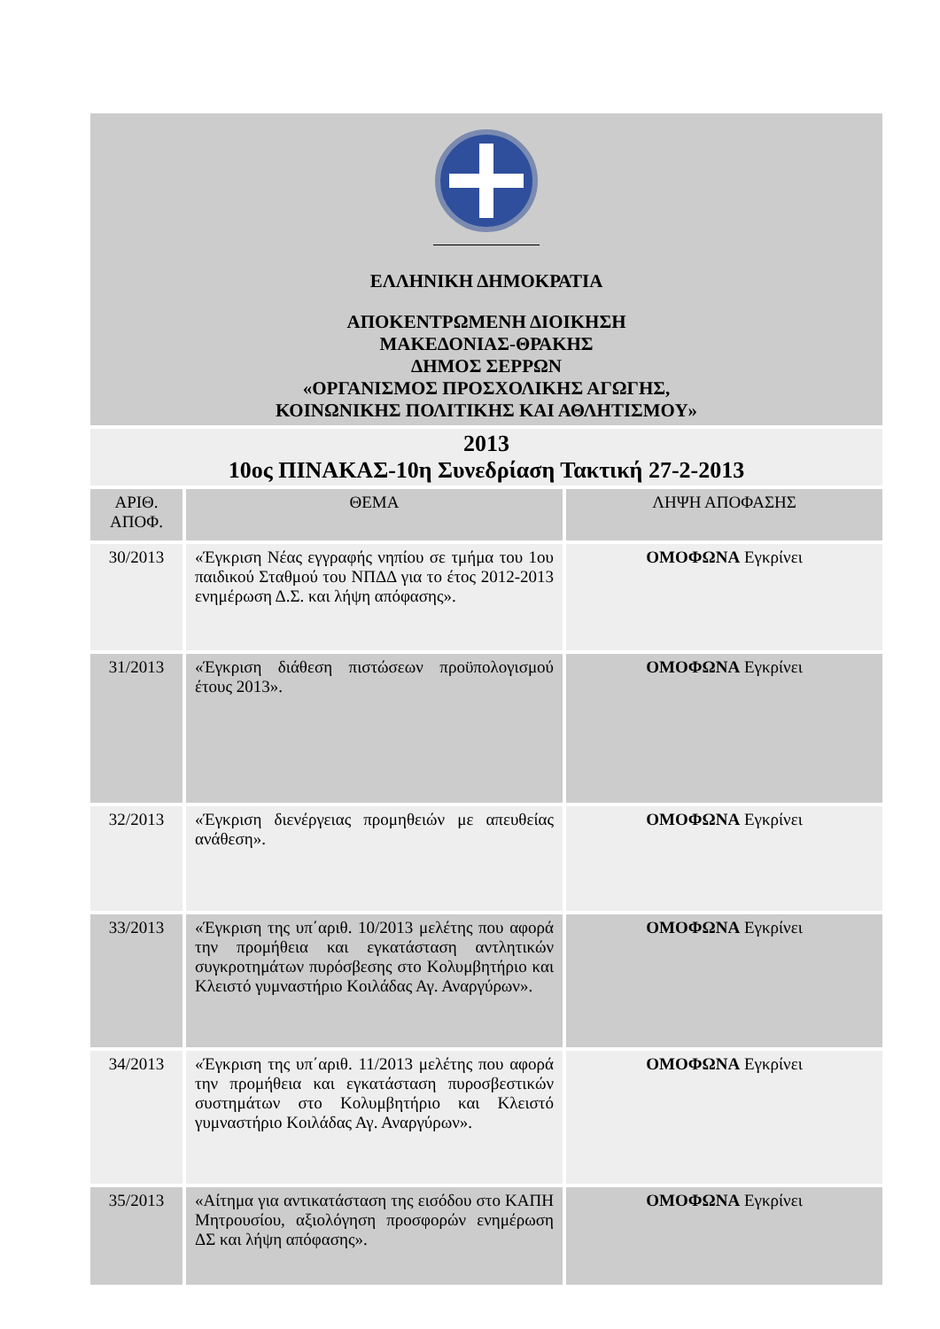ΕΛΛΗΝΙΚΗ ΔΗΜΟΚΡΑΤΙΑ
ΑΠΟΚΕΝΤΡΩΜΕΝΗ ΔΙΟΙΚΗΣΗ
ΜΑΚΕΔΟΝΙΑΣ-ΘΡΑΚΗΣ
ΔΗΜΟΣ ΣΕΡΡΩΝ
«ΟΡΓΑΝΙΣΜΟΣ ΠΡΟΣΧΟΛΙΚΗΣ ΑΓΩΓΗΣ,
ΚΟΙΝΩΝΙΚΗΣ ΠΟΛΙΤΙΚΗΣ ΚΑΙ ΑΘΛΗΤΙΣΜΟΥ»
2013
10ος ΠΙΝΑΚΑΣ-10η Συνεδρίαση Τακτική 27-2-2013
| ΑΡΙΘ. ΑΠΟΦ. | ΘΕΜΑ | ΛΗΨΗ ΑΠΟΦΑΣΗΣ |
| --- | --- | --- |
| 30/2013 | «Έγκριση Νέας εγγραφής νηπίου σε τμήμα του 1ου παιδικού Σταθμού του ΝΠΔΔ για το έτος 2012-2013 ενημέρωση Δ.Σ. και λήψη απόφασης». | ΟΜΟΦΩΝΑ Εγκρίνει |
| 31/2013 | «Έγκριση διάθεση πιστώσεων προϋπολογισμού έτους 2013». | ΟΜΟΦΩΝΑ Εγκρίνει |
| 32/2013 | «Έγκριση διενέργειας προμηθειών με απευθείας ανάθεση». | ΟΜΟΦΩΝΑ Εγκρίνει |
| 33/2013 | «Έγκριση της υπ΄αριθ. 10/2013 μελέτης που αφορά την προμήθεια και εγκατάσταση αντλητικών συγκροτημάτων πυρόσβεσης στο Κολυμβητήριο και Κλειστό γυμναστήριο Κοιλάδας Αγ. Αναργύρων». | ΟΜΟΦΩΝΑ Εγκρίνει |
| 34/2013 | «Έγκριση της υπ΄αριθ. 11/2013 μελέτης που αφορά την προμήθεια και εγκατάσταση πυροσβεστικών συστημάτων στο Κολυμβητήριο και Κλειστό γυμναστήριο Κοιλάδας Αγ. Αναργύρων». | ΟΜΟΦΩΝΑ Εγκρίνει |
| 35/2013 | «Αίτημα για αντικατάσταση της εισόδου στο ΚΑΠΗ Μητρουσίου, αξιολόγηση προσφορών ενημέρωση ΔΣ και λήψη απόφασης». | ΟΜΟΦΩΝΑ Εγκρίνει |